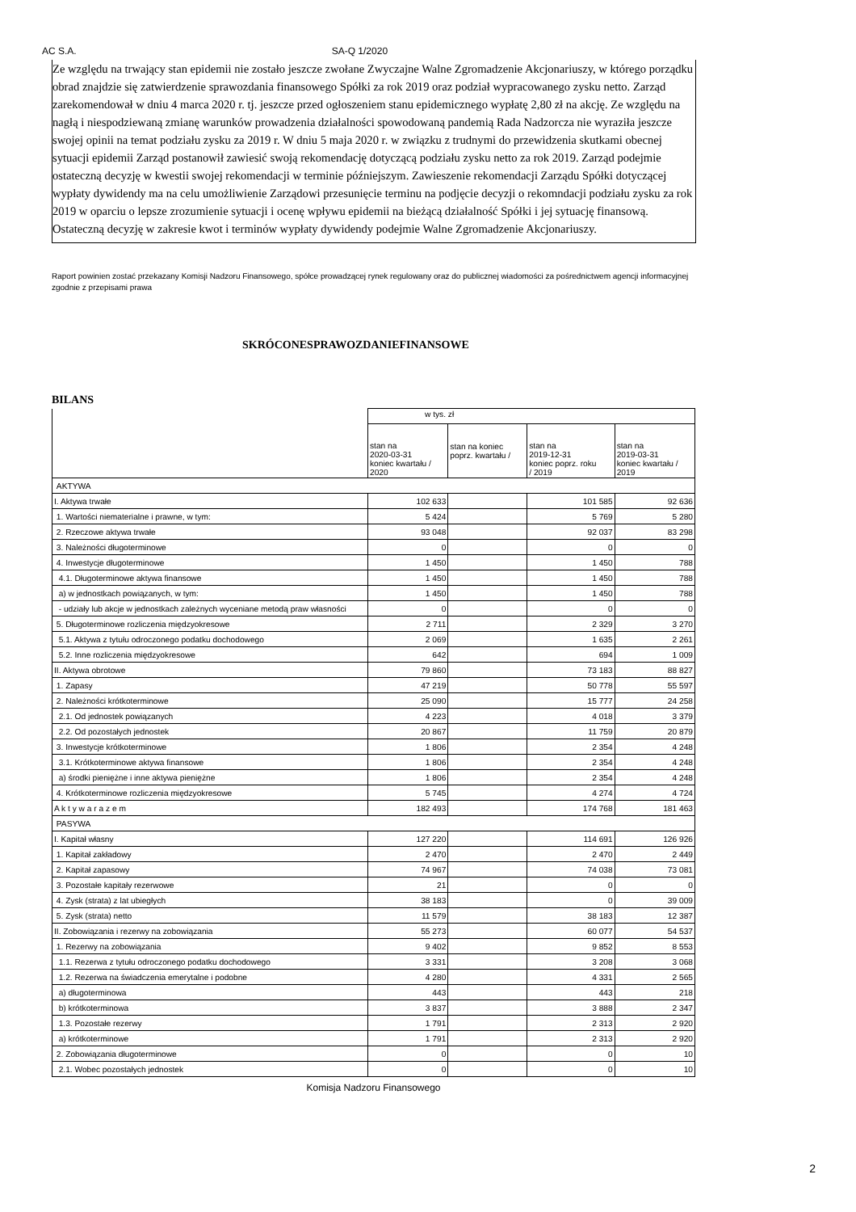AC S.A. SA-Q 1/2020
Ze względu na trwający stan epidemii nie zostało jeszcze zwołane Zwyczajne Walne Zgromadzenie Akcjonariuszy, w którego porządku obrad znajdzie się zatwierdzenie sprawozdania finansowego Spółki za rok 2019 oraz podział wypracowanego zysku netto. Zarząd zarekomendował w dniu 4 marca 2020 r. tj. jeszcze przed ogłoszeniem stanu epidemicznego wypłatę 2,80 zł na akcję. Ze względu na nagłą i niespodziewaną zmianę warunków prowadzenia działalności spowodowaną pandemią Rada Nadzorcza nie wyraziła jeszcze swojej opinii na temat podziału zysku za 2019 r. W dniu 5 maja 2020 r. w związku z trudnymi do przewidzenia skutkami obecnej sytuacji epidemii Zarząd postanowił zawiesić swoją rekomendację dotyczącą podziału zysku netto za rok 2019. Zarząd podejmie ostateczną decyzję w kwestii swojej rekomendacji w terminie późniejszym. Zawieszenie rekomendacji Zarządu Spółki dotyczącej wypłaty dywidendy ma na celu umożliwienie Zarządowi przesunięcie terminu na podjęcie decyzji o rekomndacji podziału zysku za rok 2019 w oparciu o lepsze zrozumienie sytuacji i ocenę wpływu epidemii na bieżącą działalność Spółki i jej sytuację finansową. Ostateczną decyzję w zakresie kwot i terminów wypłaty dywidendy podejmie Walne Zgromadzenie Akcjonariuszy.
Raport powinien zostać przekazany Komisji Nadzoru Finansowego, spółce prowadzącej rynek regulowany oraz do publicznej wiadomości za pośrednictwem agencji informacyjnej zgodnie z przepisami prawa
SKRÓCONESPRAWOZDANIEFINANSOWE
BILANS
| | w tys. zł | | | |
| --- | --- | --- | --- | --- |
| | stan na 2020-03-31 koniec kwartału / 2020 | stan na koniec poprz. kwartału / | stan na 2019-12-31 koniec poprz. roku / 2019 | stan na 2019-03-31 koniec kwartału / 2019 |
| AKTYWA | | | | |
| I. Aktywa trwałe | 102 633 | | 101 585 | 92 636 |
| 1. Wartości niematerialne i prawne, w tym: | 5 424 | | 5 769 | 5 280 |
| 2. Rzeczowe aktywa trwałe | 93 048 | | 92 037 | 83 298 |
| 3. Należności długoterminowe | 0 | | 0 | 0 |
| 4. Inwestycje długoterminowe | 1 450 | | 1 450 | 788 |
| 4.1. Długoterminowe aktywa finansowe | 1 450 | | 1 450 | 788 |
| a) w jednostkach powiązanych, w tym: | 1 450 | | 1 450 | 788 |
| - udziały lub akcje w jednostkach zależnych wyceniane metodą praw własności | 0 | | 0 | 0 |
| 5. Długoterminowe rozliczenia międzyokresowe | 2 711 | | 2 329 | 3 270 |
| 5.1. Aktywa z tytułu odroczonego podatku dochodowego | 2 069 | | 1 635 | 2 261 |
| 5.2. Inne rozliczenia międzyokresowe | 642 | | 694 | 1 009 |
| II. Aktywa obrotowe | 79 860 | | 73 183 | 88 827 |
| 1. Zapasy | 47 219 | | 50 778 | 55 597 |
| 2. Należności krótkoterminowe | 25 090 | | 15 777 | 24 258 |
| 2.1. Od jednostek powiązanych | 4 223 | | 4 018 | 3 379 |
| 2.2. Od pozostałych jednostek | 20 867 | | 11 759 | 20 879 |
| 3. Inwestycje krótkoterminowe | 1 806 | | 2 354 | 4 248 |
| 3.1. Krótkoterminowe aktywa finansowe | 1 806 | | 2 354 | 4 248 |
| a) środki pieniężne i inne aktywa pieniężne | 1 806 | | 2 354 | 4 248 |
| 4. Krótkoterminowe rozliczenia międzyokresowe | 5 745 | | 4 274 | 4 724 |
| A k t y w a r a z e m | 182 493 | | 174 768 | 181 463 |
| PASYWA | | | | |
| I. Kapitał własny | 127 220 | | 114 691 | 126 926 |
| 1. Kapitał zakładowy | 2 470 | | 2 470 | 2 449 |
| 2. Kapitał zapasowy | 74 967 | | 74 038 | 73 081 |
| 3. Pozostałe kapitały rezerwowe | 21 | | 0 | 0 |
| 4. Zysk (strata) z lat ubiegłych | 38 183 | | 0 | 39 009 |
| 5. Zysk (strata) netto | 11 579 | | 38 183 | 12 387 |
| II. Zobowiązania i rezerwy na zobowiązania | 55 273 | | 60 077 | 54 537 |
| 1. Rezerwy na zobowiązania | 9 402 | | 9 852 | 8 553 |
| 1.1. Rezerwa z tytułu odroczonego podatku dochodowego | 3 331 | | 3 208 | 3 068 |
| 1.2. Rezerwa na świadczenia emerytalne i podobne | 4 280 | | 4 331 | 2 565 |
| a) długoterminowa | 443 | | 443 | 218 |
| b) krótkoterminowa | 3 837 | | 3 888 | 2 347 |
| 1.3. Pozostałe rezerwy | 1 791 | | 2 313 | 2 920 |
| a) krótkoterminowe | 1 791 | | 2 313 | 2 920 |
| 2. Zobowiązania długoterminowe | 0 | | 0 | 10 |
| 2.1. Wobec pozostałych jednostek | 0 | | 0 | 10 |
Komisja Nadzoru Finansowego
2